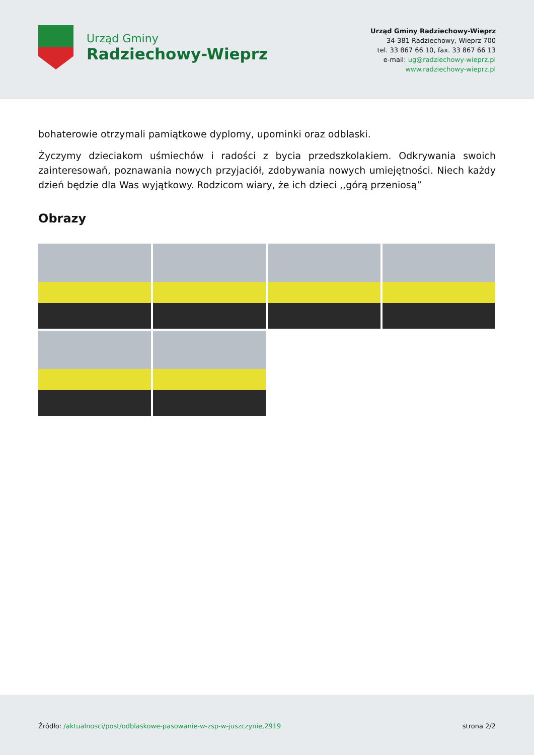Urząd Gminy
Radziechowy-Wieprz
Urząd Gminy Radziechowy-Wieprz
34-381 Radziechowy, Wieprz 700
tel. 33 867 66 10, fax. 33 867 66 13
e-mail: ug@radziechowy-wieprz.pl
www.radziechowy-wieprz.pl
bohaterowie otrzymali pamiątkowe dyplomy, upominki oraz odblaski.
Życzymy dzieciakom uśmiechów i radości z bycia przedszkolakiem. Odkrywania swoich zainteresowań, poznawania nowych przyjaciół, zdobywania nowych umiejętności. Niech każdy dzień będzie dla Was wyjątkowy. Rodzicom wiary, że ich dzieci ,,górą przeniosą”
Obrazy
Źródło: /aktualnosci/post/odblaskowe-pasowanie-w-zsp-w-juszczynie,2919
strona 2/2